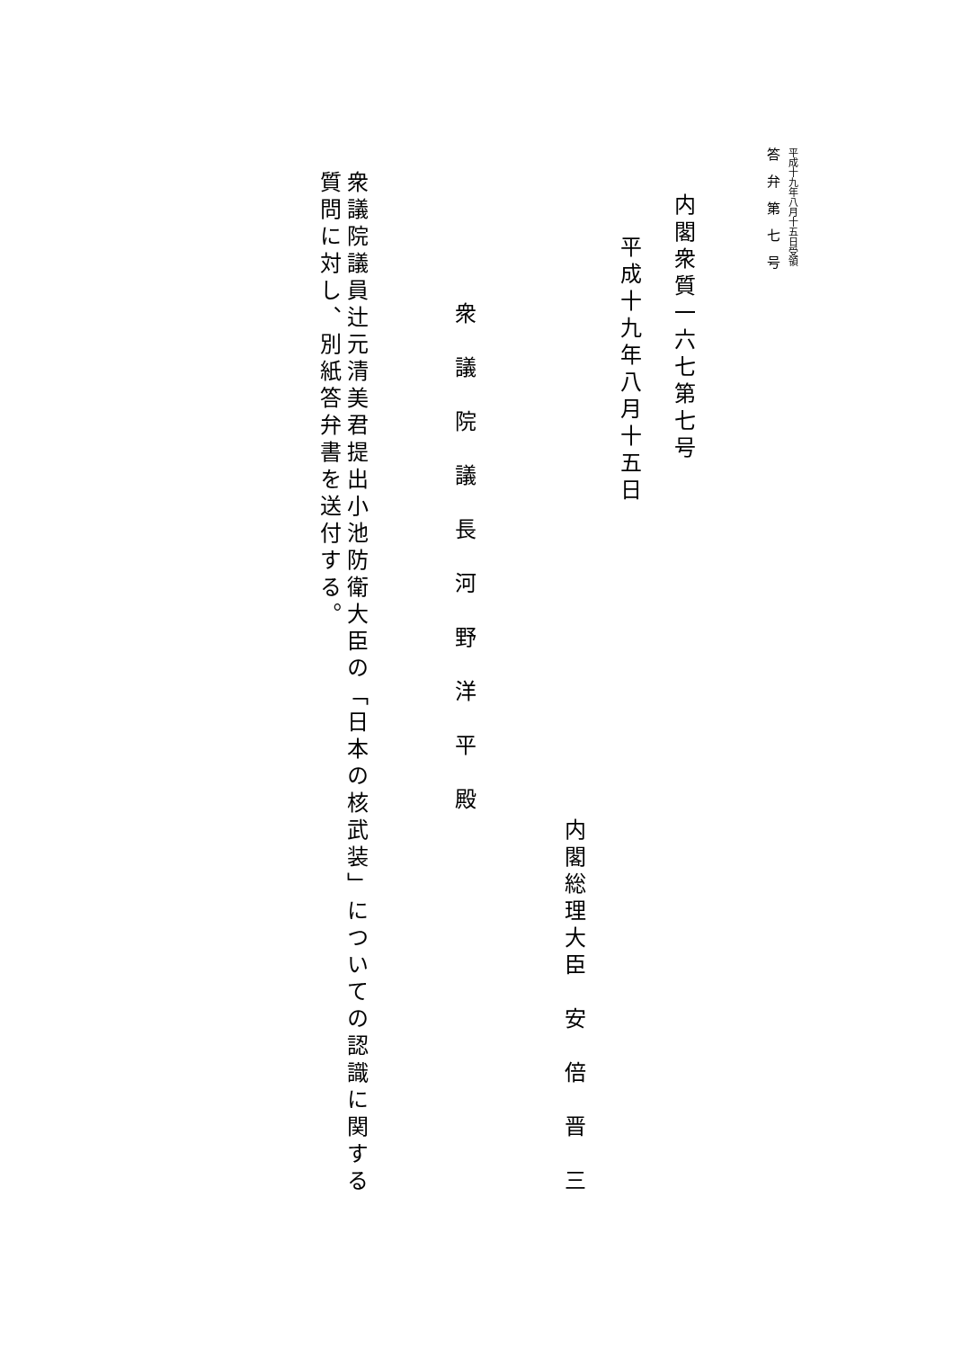平成十九年八月十五日受領
答　弁　第　七　号
内閣衆質一六七第七号
平成十九年八月十五日
内閣総理大臣　安　倍　晋　三
衆　議　院　議　長　河　野　洋　平　殿
衆議院議員辻元清美君提出小池防衛大臣の「日本の核武装」についての認識に関する質問に対し、別紙答弁書を送付する。